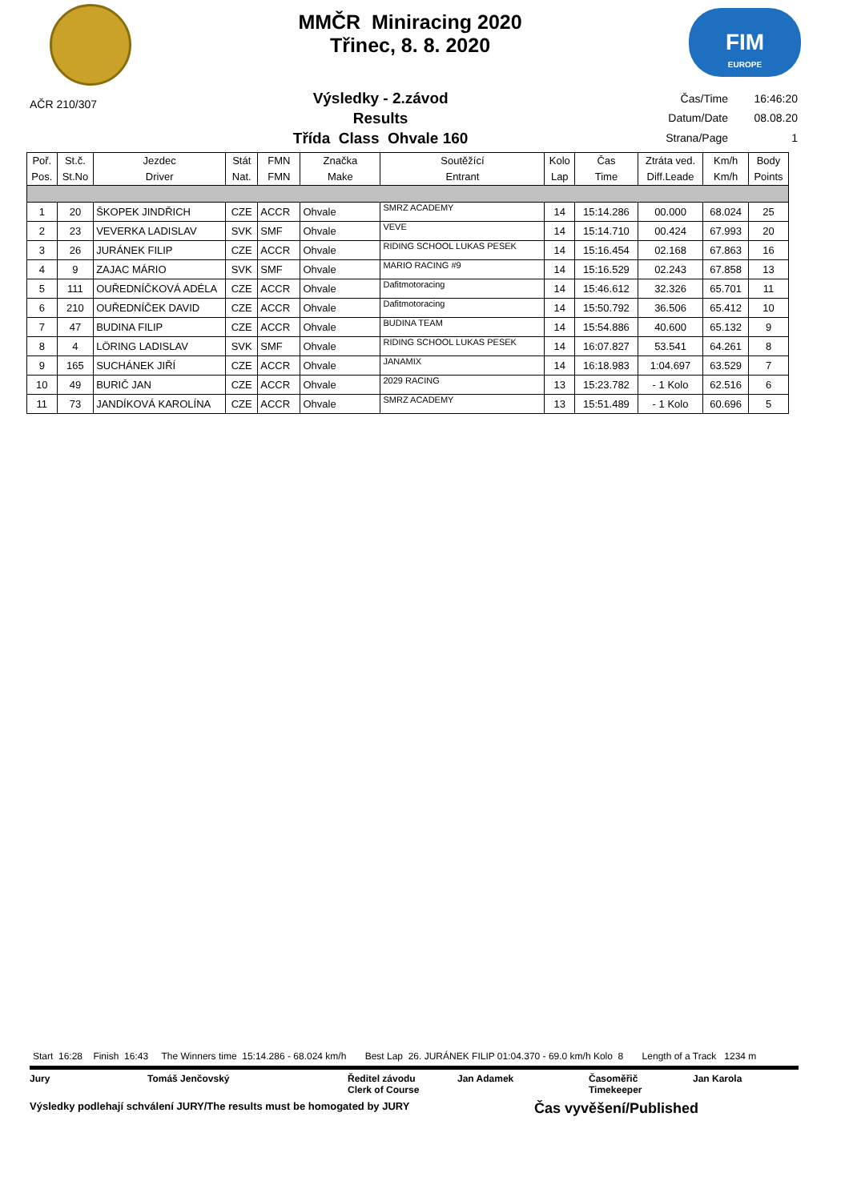MMČR Miniracing 2020
Třinec, 8. 8. 2020
FIM
EUROPE
AČR 210/307
Výsledky - 2.závod
Results
Třída Class Ohvale 160
| Čas/Time | 16:46:20 |
| Datum/Date | 08.08.20 |
| Strana/Page | 1 |
| Poř. Pos. | St.č. St.No | Jezdec Driver | Stát Nat. | FMN FMN | Značka Make | Soutěžící Entrant | Kolo Lap | Čas Time | Ztráta ved. Diff.Leade | Km/h Km/h | Body Points |
| --- | --- | --- | --- | --- | --- | --- | --- | --- | --- | --- | --- |
| 1 | 20 | ŠKOPEK JINDŘICH | CZE | ACCR | Ohvale | SMRZ ACADEMY | 14 | 15:14.286 | 00.000 | 68.024 | 25 |
| 2 | 23 | VEVERKA LADISLAV | SVK | SMF | Ohvale | VEVE | 14 | 15:14.710 | 00.424 | 67.993 | 20 |
| 3 | 26 | JURÁNEK FILIP | CZE | ACCR | Ohvale | RIDING SCHOOL LUKAS PESEK | 14 | 15:16.454 | 02.168 | 67.863 | 16 |
| 4 | 9 | ZAJAC MÁRIO | SVK | SMF | Ohvale | MARIO RACING #9 | 14 | 15:16.529 | 02.243 | 67.858 | 13 |
| 5 | 111 | OUŘEDNÍČKOVÁ ADÉLA | CZE | ACCR | Ohvale | Dafitmotoracing | 14 | 15:46.612 | 32.326 | 65.701 | 11 |
| 6 | 210 | OUŘEDNÍČEK DAVID | CZE | ACCR | Ohvale | Dafitmotoracing | 14 | 15:50.792 | 36.506 | 65.412 | 10 |
| 7 | 47 | BUDINA FILIP | CZE | ACCR | Ohvale | BUDINA TEAM | 14 | 15:54.886 | 40.600 | 65.132 | 9 |
| 8 | 4 | LÖRING LADISLAV | SVK | SMF | Ohvale | RIDING SCHOOL LUKAS PESEK | 14 | 16:07.827 | 53.541 | 64.261 | 8 |
| 9 | 165 | SUCHÁNEK JIŘÍ | CZE | ACCR | Ohvale | JANAMIX | 14 | 16:18.983 | 1:04.697 | 63.529 | 7 |
| 10 | 49 | BURIČ JAN | CZE | ACCR | Ohvale | 2029 RACING | 13 | 15:23.782 | - 1 Kolo | 62.516 | 6 |
| 11 | 73 | JANDÍKOVÁ KAROLÍNA | CZE | ACCR | Ohvale | SMRZ ACADEMY | 13 | 15:51.489 | - 1 Kolo | 60.696 | 5 |
Start 16:28 Finish 16:43 The Winners time 15:14.286 - 68.024 km/h Best Lap 26. JURÁNEK FILIP 01:04.370 - 69.0 km/h Kolo 8 Length of a Track 1234 m
Jury Tomáš Jenčovský Ředitel závodu
Clerk of Course
Jan Adamek Časoměřič
Timekeeper
Jan Karola
Výsledky podlehají schválení JURY/The results must be homogated by JURY
Čas vyvěšení/Published